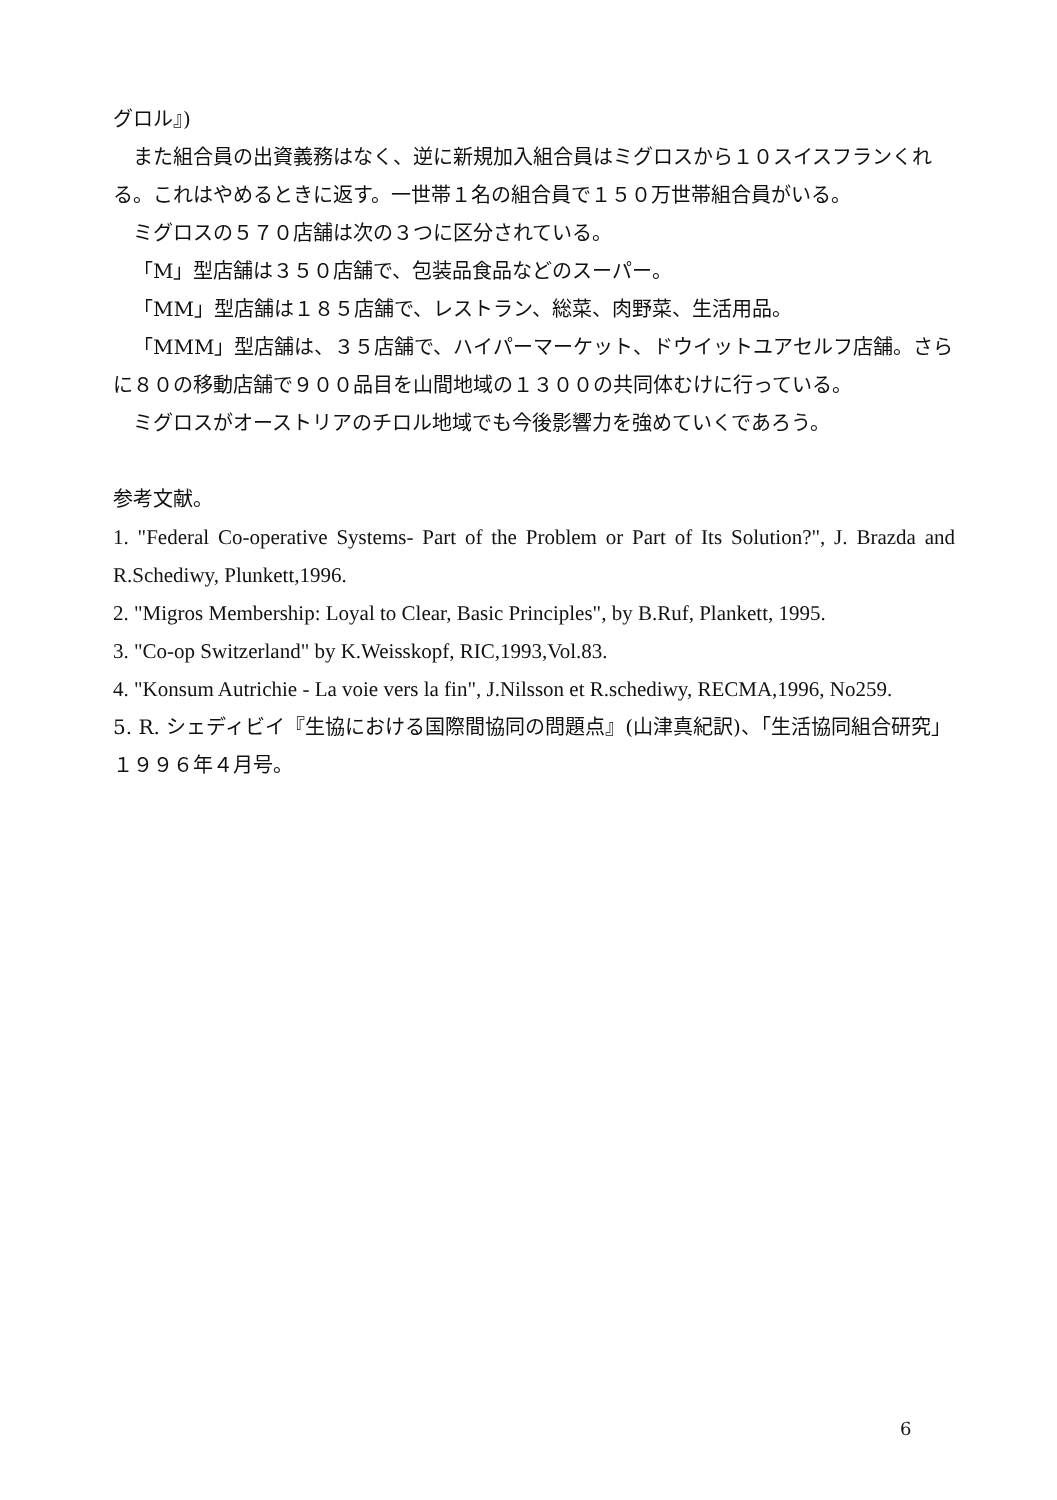グロル』)
また組合員の出資義務はなく、逆に新規加入組合員はミグロスから１０スイスフランくれる。これはやめるときに返す。一世帯１名の組合員で１５０万世帯組合員がいる。
ミグロスの５７０店舗は次の３つに区分されている。
「M」型店舗は３５０店舗で、包装品食品などのスーパー。
「MM」型店舗は１８５店舗で、レストラン、総菜、肉野菜、生活用品。
「MMM」型店舗は、３５店舗で、ハイパーマーケット、ドウイットユアセルフ店舗。さらに８０の移動店舗で９００品目を山間地域の１３００の共同体むけに行っている。
ミグロスがオーストリアのチロル地域でも今後影響力を強めていくであろう。
参考文献。
1. "Federal Co-operative Systems- Part of the Problem or Part of Its Solution?", J. Brazda and R.Schediwy, Plunkett,1996.
2. "Migros Membership: Loyal to Clear, Basic Principles", by B.Ruf, Plankett, 1995.
3. "Co-op Switzerland" by K.Weisskopf, RIC,1993,Vol.83.
4. "Konsum Autrichie - La voie vers la fin", J.Nilsson et R.schediwy, RECMA,1996, No259.
5. R. シェディビイ『生協における国際間協同の問題点』(山津真紀訳)、「生活協同組合研究」１９９６年４月号。
6